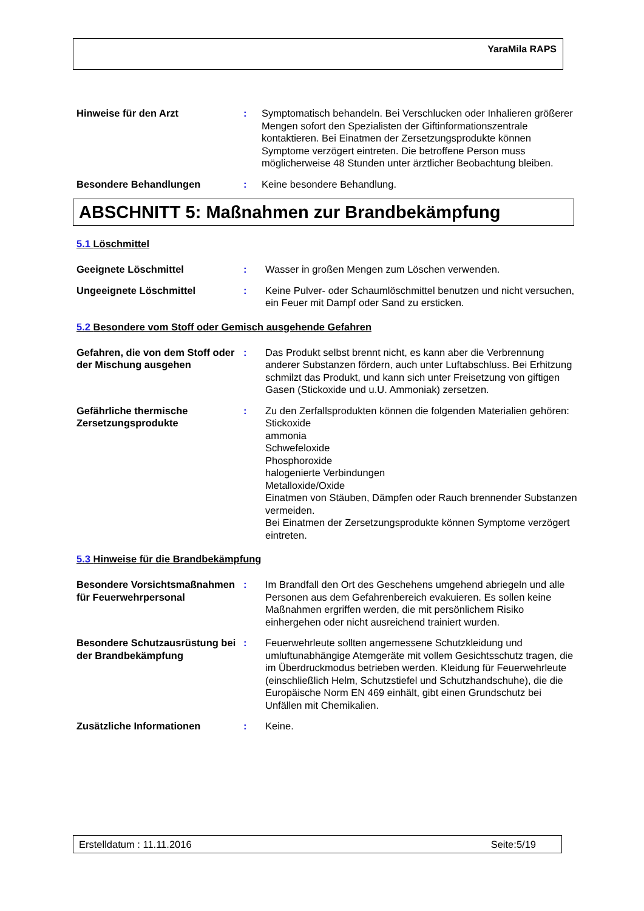YaraMila RAPS
Hinweise für den Arzt : Symptomatisch behandeln. Bei Verschlucken oder Inhalieren größerer Mengen sofort den Spezialisten der Giftinformationszentrale kontaktieren. Bei Einatmen der Zersetzungsprodukte können Symptome verzögert eintreten. Die betroffene Person muss möglicherweise 48 Stunden unter ärztlicher Beobachtung bleiben.
Besondere Behandlungen : Keine besondere Behandlung.
ABSCHNITT 5: Maßnahmen zur Brandbekämpfung
5.1 Löschmittel
Geeignete Löschmittel : Wasser in großen Mengen zum Löschen verwenden.
Ungeeignete Löschmittel : Keine Pulver- oder Schaumlöschmittel benutzen und nicht versuchen, ein Feuer mit Dampf oder Sand zu ersticken.
5.2 Besondere vom Stoff oder Gemisch ausgehende Gefahren
Gefahren, die von dem Stoff oder der Mischung ausgehen
: Das Produkt selbst brennt nicht, es kann aber die Verbrennung anderer Substanzen fördern, auch unter Luftabschluss. Bei Erhitzung schmilzt das Produkt, und kann sich unter Freisetzung von giftigen Gasen (Stickoxide und u.U. Ammoniak) zersetzen.
Gefährliche thermische Zersetzungsprodukte
: Zu den Zerfallsprodukten können die folgenden Materialien gehören:
Stickoxide
ammonia
Schwefeloxide
Phosphoroxide
halogenierte Verbindungen
Metalloxide/Oxide
Einatmen von Stäuben, Dämpfen oder Rauch brennender Substanzen vermeiden.
Bei Einatmen der Zersetzungsprodukte können Symptome verzögert eintreten.
5.3 Hinweise für die Brandbekämpfung
Besondere Vorsichtsmaßnahmen für Feuerwehrpersonal
: Im Brandfall den Ort des Geschehens umgehend abriegeln und alle Personen aus dem Gefahrenbereich evakuieren. Es sollen keine Maßnahmen ergriffen werden, die mit persönlichem Risiko einhergehen oder nicht ausreichend trainiert wurden.
Besondere Schutzausrüstung bei der Brandbekämpfung
: Feuerwehrleute sollten angemessene Schutzkleidung und umluftunabhängige Atemgeräte mit vollem Gesichtsschutz tragen, die im Überdruckmodus betrieben werden. Kleidung für Feuerwehrleute (einschließlich Helm, Schutzstiefel und Schutzhandschuhe), die die Europäische Norm EN 469 einhält, gibt einen Grundschutz bei Unfällen mit Chemikalien.
Zusätzliche Informationen : Keine.
Erstelldatum : 11.11.2016 Seite:5/19